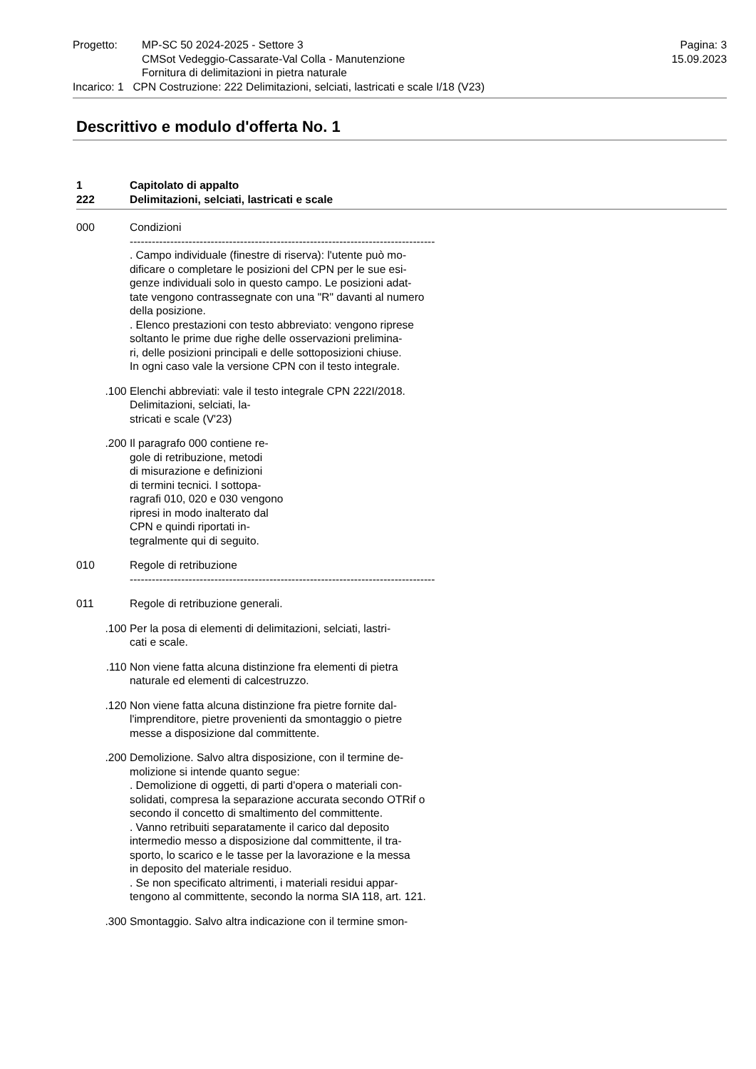Progetto: MP-SC 50 2024-2025 - Settore 3
CMSot Vedeggio-Cassarate-Val Colla - Manutenzione
Fornitura di delimitazioni in pietra naturale
Pagina: 3
15.09.2023
Incarico: 1 CPN Costruzione: 222 Delimitazioni, selciati, lastricati e scale I/18 (V23)
Descrittivo e modulo d'offerta No. 1
1 Capitolato di appalto
222 Delimitazioni, selciati, lastricati e scale
000 Condizioni ----------------------------------------------------------------------------------- . Campo individuale (finestre di riserva): l'utente può mo- dificare o completare le posizioni del CPN per le sue esi- genze individuali solo in questo campo. Le posizioni adat- tate vengono contrassegnate con una "R" davanti al numero della posizione. . Elenco prestazioni con testo abbreviato: vengono riprese soltanto le prime due righe delle osservazioni prelimina- ri, delle posizioni principali e delle sottoposizioni chiuse. In ogni caso vale la versione CPN con il testo integrale.
.100 Elenchi abbreviati: vale il testo integrale CPN 222I/2018. Delimitazioni, selciati, la- stricati e scale (V'23)
.200 Il paragrafo 000 contiene re- gole di retribuzione, metodi di misurazione e definizioni di termini tecnici. I sottopa- ragrafi 010, 020 e 030 vengono ripresi in modo inalterato dal CPN e quindi riportati in- tegralmente qui di seguito.
010 Regole di retribuzione -----------------------------------------------------------------------------------
011 Regole di retribuzione generali.
.100 Per la posa di elementi di delimitazioni, selciati, lastri- cati e scale.
.110 Non viene fatta alcuna distinzione fra elementi di pietra naturale ed elementi di calcestruzzo.
.120 Non viene fatta alcuna distinzione fra pietre fornite dal- l'imprenditore, pietre provenienti da smontaggio o pietre messe a disposizione dal committente.
.200 Demolizione. Salvo altra disposizione, con il termine de- molizione si intende quanto segue: . Demolizione di oggetti, di parti d'opera o materiali con- solidati, compresa la separazione accurata secondo OTRif o secondo il concetto di smaltimento del committente. . Vanno retribuiti separatamente il carico dal deposito intermedio messo a disposizione dal committente, il tra- sporto, lo scarico e le tasse per la lavorazione e la messa in deposito del materiale residuo. . Se non specificato altrimenti, i materiali residui appar- tengono al committente, secondo la norma SIA 118, art. 121.
.300 Smontaggio. Salvo altra indicazione con il termine smon-